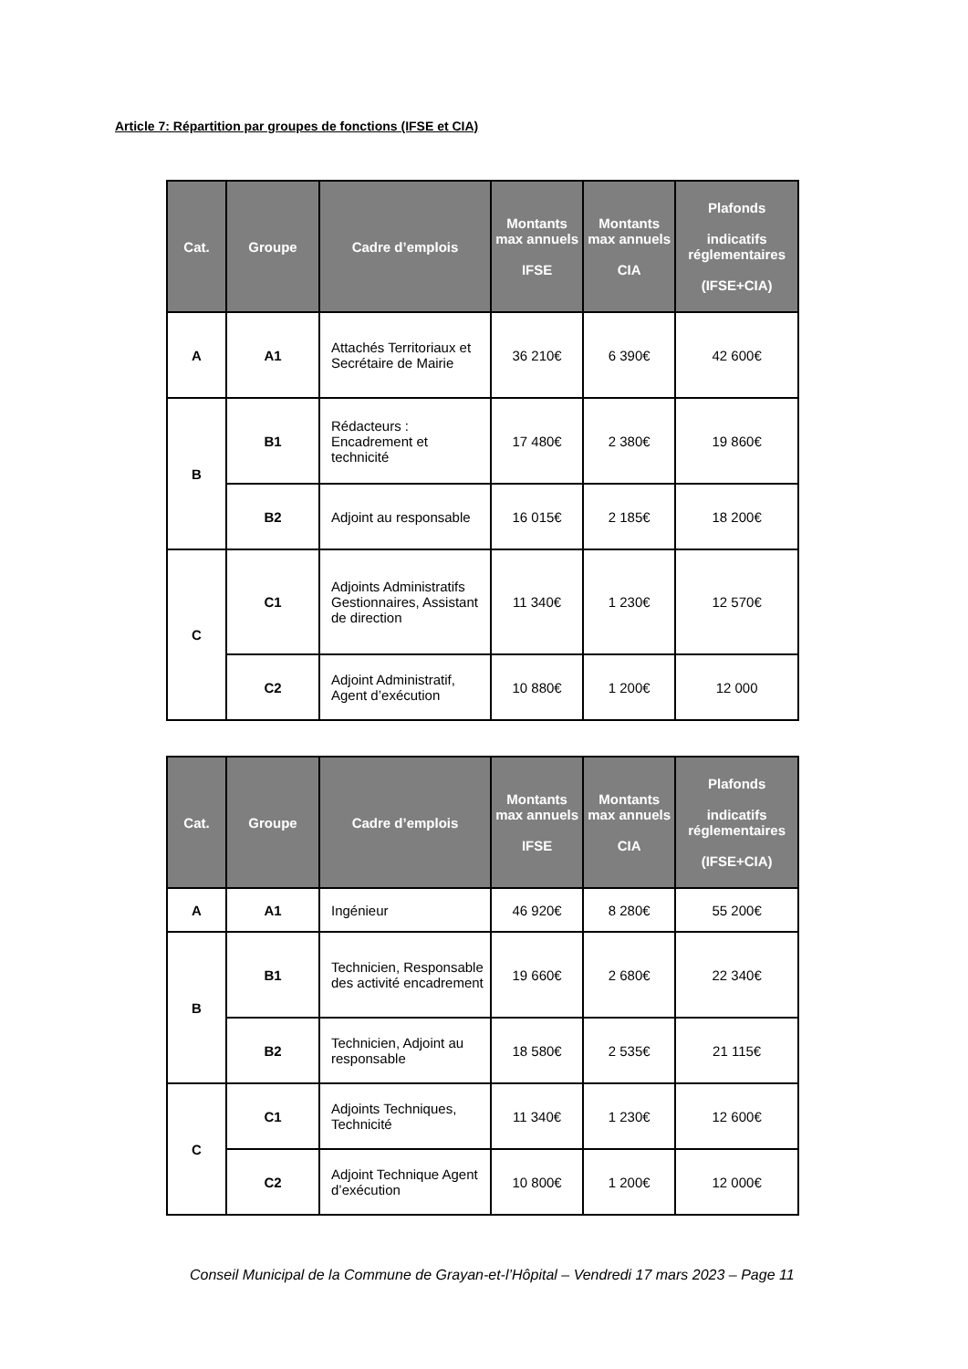Article 7: Répartition par groupes de fonctions (IFSE et CIA)
| Cat. | Groupe | Cadre d’emplois | Montants max annuels IFSE | Montants max annuels CIA | Plafonds indicatifs réglementaires (IFSE+CIA) |
| --- | --- | --- | --- | --- | --- |
| A | A1 | Attachés Territoriaux et Secrétaire de Mairie | 36 210€ | 6 390€ | 42 600€ |
| B | B1 | Rédacteurs : Encadrement et technicité | 17 480€ | 2 380€ | 19 860€ |
| | B2 | Adjoint au responsable | 16 015€ | 2 185€ | 18 200€ |
| C | C1 | Adjoints Administratifs Gestionnaires, Assistant de direction | 11 340€ | 1 230€ | 12 570€ |
| | C2 | Adjoint Administratif, Agent d’exécution | 10 880€ | 1 200€ | 12 000 |
| Cat. | Groupe | Cadre d’emplois | Montants max annuels IFSE | Montants max annuels CIA | Plafonds indicatifs réglementaires (IFSE+CIA) |
| --- | --- | --- | --- | --- | --- |
| A | A1 | Ingénieur | 46 920€ | 8 280€ | 55 200€ |
| B | B1 | Technicien, Responsable des activité encadrement | 19 660€ | 2 680€ | 22 340€ |
| | B2 | Technicien, Adjoint au responsable | 18 580€ | 2 535€ | 21 115€ |
| C | C1 | Adjoints Techniques, Technicité | 11 340€ | 1 230€ | 12 600€ |
| | C2 | Adjoint Technique Agent d’exécution | 10 800€ | 1 200€ | 12 000€ |
Conseil Municipal de la Commune de Grayan-et-l’Hôpital – Vendredi 17 mars 2023 – Page 11